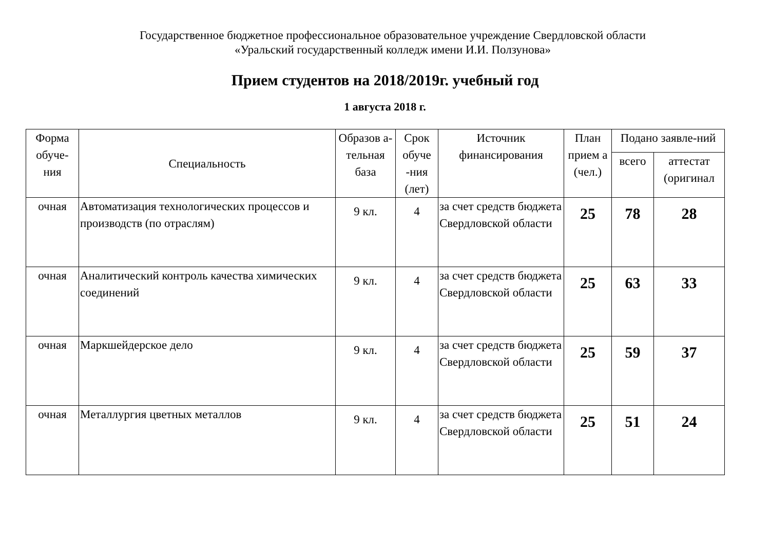Государственное бюджетное профессиональное образовательное учреждение Свердловской области
«Уральский государственный колледж имени И.И. Ползунова»
Прием студентов на 2018/2019г. учебный год
1 августа 2018 г.
| Форма обуче-ния | Специальность | Образов а-тельная база | Срок обуче -ния (лет) | Источник финансирования | План прием а (чел.) | Подано заявле-ний | |
| --- | --- | --- | --- | --- | --- | --- | --- |
| | | | | | | всего | аттестат (оригинал |
| очная | Автоматизация технологических процессов и производств (по отраслям) | 9 кл. | 4 | за счет средств бюджета Свердловской области | 25 | 78 | 28 |
| очная | Аналитический контроль качества химических соединений | 9 кл. | 4 | за счет средств бюджета Свердловской области | 25 | 63 | 33 |
| очная | Маркшейдерское дело | 9 кл. | 4 | за счет средств бюджета Свердловской области | 25 | 59 | 37 |
| очная | Металлургия цветных металлов | 9 кл. | 4 | за счет средств бюджета Свердловской области | 25 | 51 | 24 |